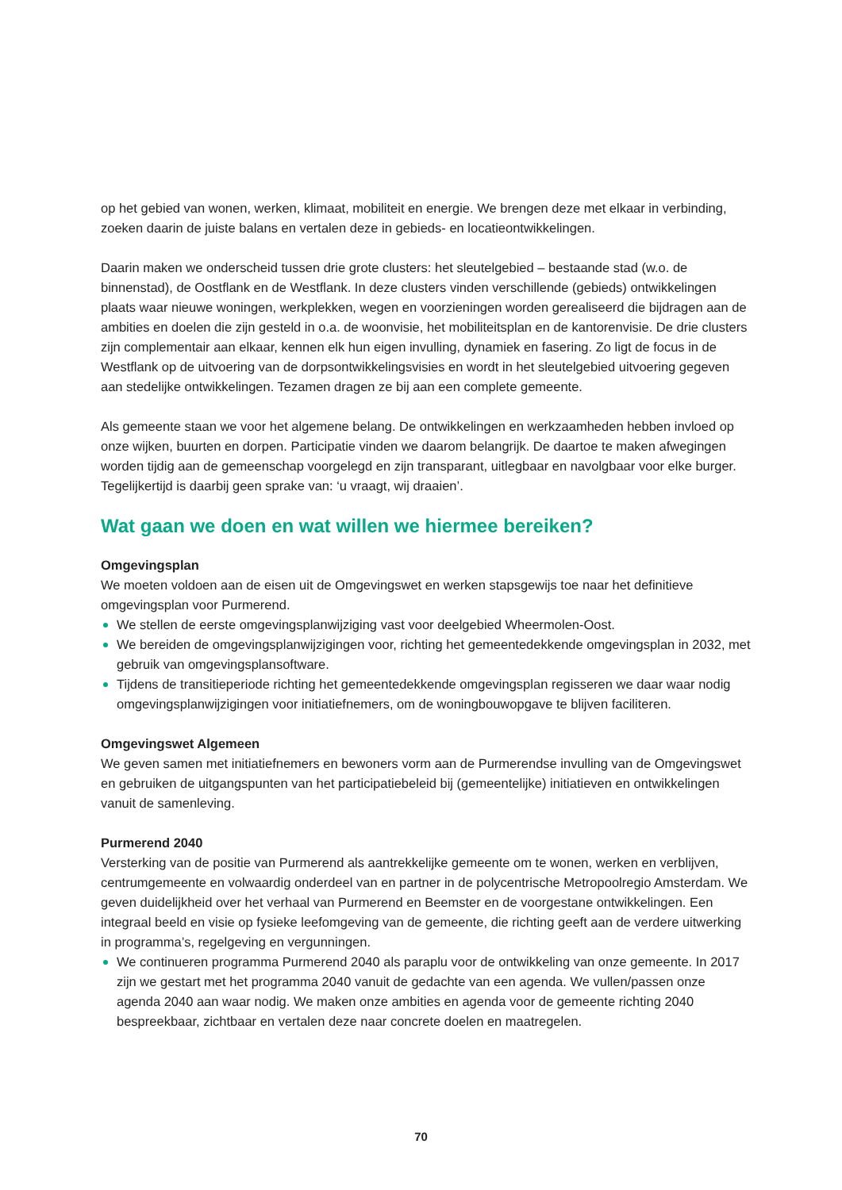op het gebied van wonen, werken, klimaat, mobiliteit en energie. We brengen deze met elkaar in verbinding, zoeken daarin de juiste balans en vertalen deze in gebieds- en locatieontwikkelingen.
Daarin maken we onderscheid tussen drie grote clusters: het sleutelgebied – bestaande stad (w.o. de binnenstad), de Oostflank en de Westflank. In deze clusters vinden verschillende (gebieds) ontwikkelingen plaats waar nieuwe woningen, werkplekken, wegen en voorzieningen worden gerealiseerd die bijdragen aan de ambities en doelen die zijn gesteld in o.a. de woonvisie, het mobiliteitsplan en de kantorenvisie. De drie clusters zijn complementair aan elkaar, kennen elk hun eigen invulling, dynamiek en fasering. Zo ligt de focus in de Westflank op de uitvoering van de dorpsontwikkelingsvisies en wordt in het sleutelgebied uitvoering gegeven aan stedelijke ontwikkelingen. Tezamen dragen ze bij aan een complete gemeente.
Als gemeente staan we voor het algemene belang. De ontwikkelingen en werkzaamheden hebben invloed op onze wijken, buurten en dorpen. Participatie vinden we daarom belangrijk. De daartoe te maken afwegingen worden tijdig aan de gemeenschap voorgelegd en zijn transparant, uitlegbaar en navolgbaar voor elke burger. Tegelijkertijd is daarbij geen sprake van: ‘u vraagt, wij draaien’.
Wat gaan we doen en wat willen we hiermee bereiken?
Omgevingsplan
We moeten voldoen aan de eisen uit de Omgevingswet en werken stapsgewijs toe naar het definitieve omgevingsplan voor Purmerend.
We stellen de eerste omgevingsplanwijziging vast voor deelgebied Wheermolen-Oost.
We bereiden de omgevingsplanwijzigingen voor, richting het gemeentedekkende omgevingsplan in 2032, met gebruik van omgevingsplansoftware.
Tijdens de transitieperiode richting het gemeentedekkende omgevingsplan regisseren we daar waar nodig omgevingsplanwijzigingen voor initiatiefnemers, om de woningbouwopgave te blijven faciliteren.
Omgevingswet Algemeen
We geven samen met initiatiefnemers en bewoners vorm aan de Purmerendse invulling van de Omgevingswet en gebruiken de uitgangspunten van het participatiebeleid bij (gemeentelijke) initiatieven en ontwikkelingen vanuit de samenleving.
Purmerend 2040
Versterking van de positie van Purmerend als aantrekkelijke gemeente om te wonen, werken en verblijven, centrumgemeente en volwaardig onderdeel van en partner in de polycentrische Metropoolregio Amsterdam. We geven duidelijkheid over het verhaal van Purmerend en Beemster en de voorgestane ontwikkelingen. Een integraal beeld en visie op fysieke leefomgeving van de gemeente, die richting geeft aan de verdere uitwerking in programma’s, regelgeving en vergunningen.
We continueren programma Purmerend 2040 als paraplu voor de ontwikkeling van onze gemeente. In 2017 zijn we gestart met het programma 2040 vanuit de gedachte van een agenda. We vullen/passen onze agenda 2040 aan waar nodig. We maken onze ambities en agenda voor de gemeente richting 2040 bespreekbaar, zichtbaar en vertalen deze naar concrete doelen en maatregelen.
70